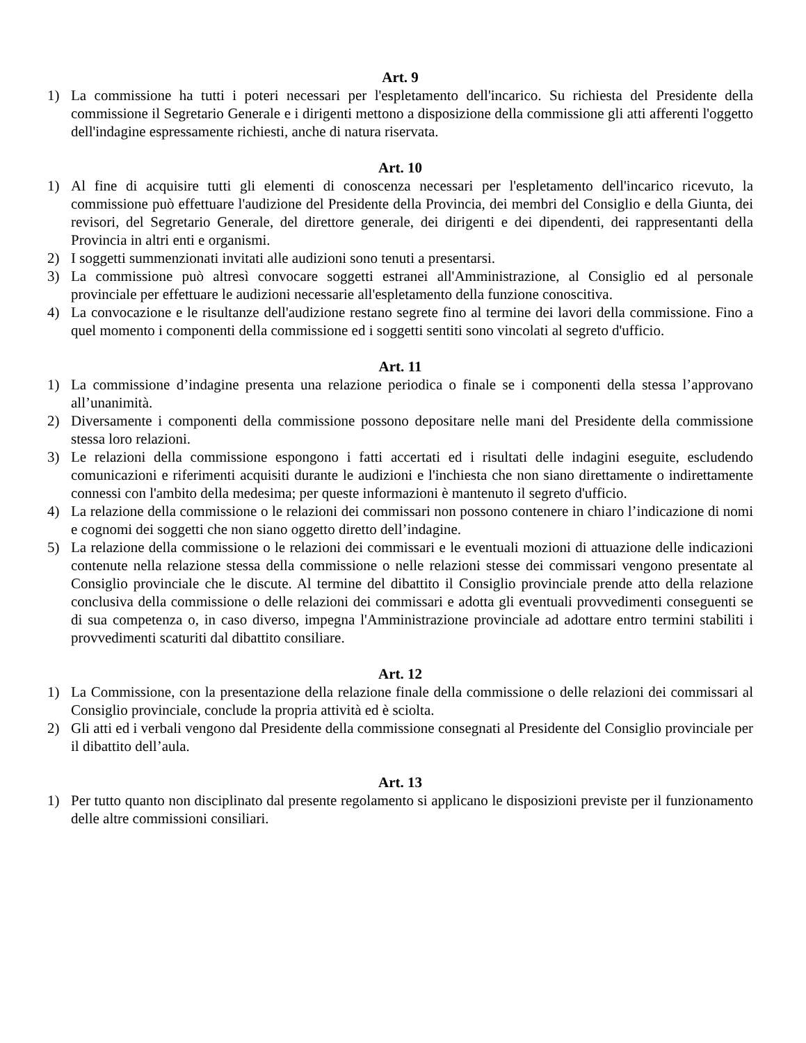Art. 9
1) La commissione ha tutti i poteri necessari per l'espletamento dell'incarico. Su richiesta del Presidente della commissione il Segretario Generale e i dirigenti mettono a disposizione della commissione gli atti afferenti l'oggetto dell'indagine espressamente richiesti, anche di natura riservata.
Art. 10
1) Al fine di acquisire tutti gli elementi di conoscenza necessari per l'espletamento dell'incarico ricevuto, la commissione può effettuare l'audizione del Presidente della Provincia, dei membri del Consiglio e della Giunta, dei revisori, del Segretario Generale, del direttore generale, dei dirigenti e dei dipendenti, dei rappresentanti della Provincia in altri enti e organismi.
2) I soggetti summenzionati invitati alle audizioni sono tenuti a presentarsi.
3) La commissione può altresì convocare soggetti estranei all'Amministrazione, al Consiglio ed al personale provinciale per effettuare le audizioni necessarie all'espletamento della funzione conoscitiva.
4) La convocazione e le risultanze dell'audizione restano segrete fino al termine dei lavori della commissione. Fino a quel momento i componenti della commissione ed i soggetti sentiti sono vincolati al segreto d'ufficio.
Art. 11
1) La commissione d’indagine presenta una relazione periodica o finale se i componenti della stessa l’approvano all’unanimità.
2) Diversamente i componenti della commissione possono depositare nelle mani del Presidente della commissione stessa loro relazioni.
3) Le relazioni della commissione espongono i fatti accertati ed i risultati delle indagini eseguite, escludendo comunicazioni e riferimenti acquisiti durante le audizioni e l'inchiesta che non siano direttamente o indirettamente connessi con l'ambito della medesima; per queste informazioni è mantenuto il segreto d'ufficio.
4) La relazione della commissione o le relazioni dei commissari non possono contenere in chiaro l’indicazione di nomi e cognomi dei soggetti che non siano oggetto diretto dell’indagine.
5) La relazione della commissione o le relazioni dei commissari e le eventuali mozioni di attuazione delle indicazioni contenute nella relazione stessa della commissione o nelle relazioni stesse dei commissari vengono presentate al Consiglio provinciale che le discute. Al termine del dibattito il Consiglio provinciale prende atto della relazione conclusiva della commissione o delle relazioni dei commissari e adotta gli eventuali provvedimenti conseguenti se di sua competenza o, in caso diverso, impegna l'Amministrazione provinciale ad adottare entro termini stabiliti i provvedimenti scaturiti dal dibattito consiliare.
Art. 12
1) La Commissione, con la presentazione della relazione finale della commissione o delle relazioni dei commissari al Consiglio provinciale, conclude la propria attività ed è sciolta.
2) Gli atti ed i verbali vengono dal Presidente della commissione consegnati al Presidente del Consiglio provinciale per il dibattito dell’aula.
Art. 13
1) Per tutto quanto non disciplinato dal presente regolamento si applicano le disposizioni previste per il funzionamento delle altre commissioni consiliari.